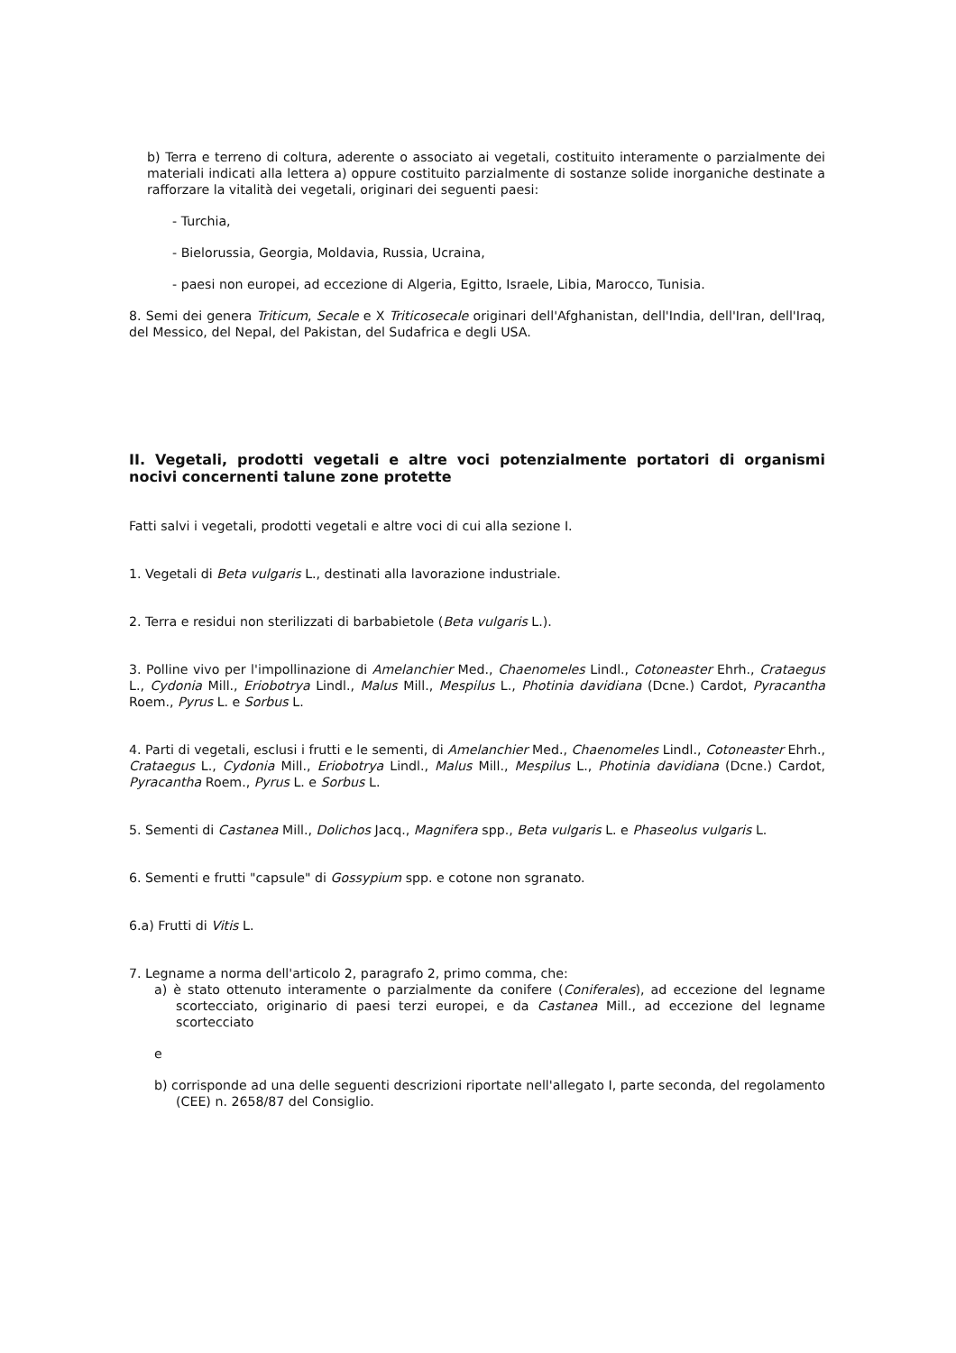b) Terra e terreno di coltura, aderente o associato ai vegetali, costituito interamente o parzialmente dei materiali indicati alla lettera a) oppure costituito parzialmente di sostanze solide inorganiche destinate a rafforzare la vitalità dei vegetali, originari dei seguenti paesi:
- Turchia,
- Bielorussia, Georgia, Moldavia, Russia, Ucraina,
- paesi non europei, ad eccezione di Algeria, Egitto, Israele, Libia, Marocco, Tunisia.
8. Semi dei genera Triticum, Secale e X Triticosecale originari dell'Afghanistan, dell'India, dell'Iran, dell'Iraq, del Messico, del Nepal, del Pakistan, del Sudafrica e degli USA.
II. Vegetali, prodotti vegetali e altre voci potenzialmente portatori di organismi nocivi concernenti talune zone protette
Fatti salvi i vegetali, prodotti vegetali e altre voci di cui alla sezione I.
1. Vegetali di Beta vulgaris L., destinati alla lavorazione industriale.
2. Terra e residui non sterilizzati di barbabietole (Beta vulgaris L.).
3. Polline vivo per l'impollinazione di Amelanchier Med., Chaenomeles Lindl., Cotoneaster Ehrh., Crataegus L., Cydonia Mill., Eriobotrya Lindl., Malus Mill., Mespilus L., Photinia davidiana (Dcne.) Cardot, Pyracantha Roem., Pyrus L. e Sorbus L.
4. Parti di vegetali, esclusi i frutti e le sementi, di Amelanchier Med., Chaenomeles Lindl., Cotoneaster Ehrh., Crataegus L., Cydonia Mill., Eriobotrya Lindl., Malus Mill., Mespilus L., Photinia davidiana (Dcne.) Cardot, Pyracantha Roem., Pyrus L. e Sorbus L.
5. Sementi di Castanea Mill., Dolichos Jacq., Magnifera spp., Beta vulgaris L. e Phaseolus vulgaris L.
6. Sementi e frutti "capsule" di Gossypium spp. e cotone non sgranato.
6.a) Frutti di Vitis L.
7. Legname a norma dell'articolo 2, paragrafo 2, primo comma, che:
a) è stato ottenuto interamente o parzialmente da conifere (Coniferales), ad eccezione del legname scortecciato, originario di paesi terzi europei, e da Castanea Mill., ad eccezione del legname scortecciato
e
b) corrisponde ad una delle seguenti descrizioni riportate nell'allegato I, parte seconda, del regolamento (CEE) n. 2658/87 del Consiglio.